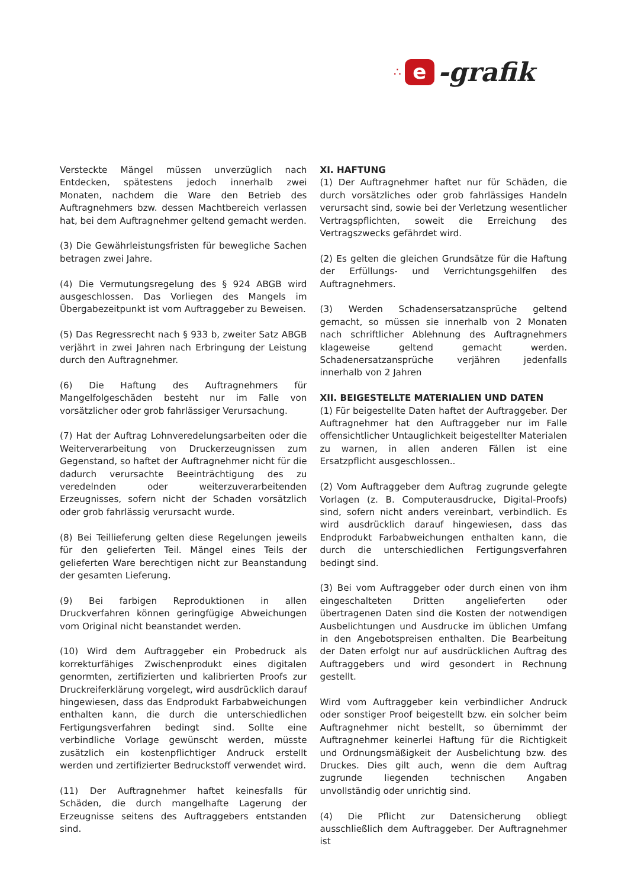∴
e
-grafik
Versteckte Mängel müssen unverzüglich nach Entdecken, spätestens jedoch innerhalb zwei Monaten, nachdem die Ware den Betrieb des Auftragnehmers bzw. dessen Machtbereich verlassen hat, bei dem Auftragnehmer geltend gemacht werden.
(3) Die Gewährleistungsfristen für bewegliche Sachen betragen zwei Jahre.
(4) Die Vermutungsregelung des § 924 ABGB wird ausgeschlossen. Das Vorliegen des Mangels im Übergabezeitpunkt ist vom Auftraggeber zu Beweisen.
(5) Das Regressrecht nach § 933 b, zweiter Satz ABGB verjährt in zwei Jahren nach Erbringung der Leistung durch den Auftragnehmer.
(6) Die Haftung des Auftragnehmers für Mangelfolgeschäden besteht nur im Falle von vorsätzlicher oder grob fahrlässiger Verursachung.
(7) Hat der Auftrag Lohnveredelungsarbeiten oder die Weiterverarbeitung von Druckerzeugnissen zum Gegenstand, so haftet der Auftragnehmer nicht für die dadurch verursachte Beeinträchtigung des zu veredelnden oder weiterzuverarbeitenden Erzeugnisses, sofern nicht der Schaden vorsätzlich oder grob fahrlässig verursacht wurde.
(8) Bei Teillieferung gelten diese Regelungen jeweils für den gelieferten Teil. Mängel eines Teils der gelieferten Ware berechtigen nicht zur Beanstandung der gesamten Lieferung.
(9) Bei farbigen Reproduktionen in allen Druckverfahren können geringfügige Abweichungen vom Original nicht beanstandet werden.
(10) Wird dem Auftraggeber ein Probedruck als korrekturfähiges Zwischenprodukt eines digitalen genormten, zertifizierten und kalibrierten Proofs zur Druckreiferklärung vorgelegt, wird ausdrücklich darauf hingewiesen, dass das Endprodukt Farbabweichungen enthalten kann, die durch die unterschiedlichen Fertigungsverfahren bedingt sind. Sollte eine verbindliche Vorlage gewünscht werden, müsste zusätzlich ein kostenpflichtiger Andruck erstellt werden und zertifizierter Bedruckstoff verwendet wird.
(11) Der Auftragnehmer haftet keinesfalls für Schäden, die durch mangelhafte Lagerung der Erzeugnisse seitens des Auftraggebers entstanden sind.
XI. HAFTUNG
(1) Der Auftragnehmer haftet nur für Schäden, die durch vorsätzliches oder grob fahrlässiges Handeln verursacht sind, sowie bei der Verletzung wesentlicher Vertragspflichten, soweit die Erreichung des Vertragszwecks gefährdet wird.
(2) Es gelten die gleichen Grundsätze für die Haftung der Erfüllungs- und Verrichtungsgehilfen des Auftragnehmers.
(3) Werden Schadensersatzansprüche geltend gemacht, so müssen sie innerhalb von 2 Monaten nach schriftlicher Ablehnung des Auftragnehmers klageweise geltend gemacht werden. Schadenersatzansprüche verjähren jedenfalls innerhalb von 2 Jahren
XII. BEIGESTELLTE MATERIALIEN UND DATEN
(1) Für beigestellte Daten haftet der Auftraggeber. Der Auftragnehmer hat den Auftraggeber nur im Falle offensichtlicher Untauglichkeit beigestellter Materialen zu warnen, in allen anderen Fällen ist eine Ersatzpflicht ausgeschlossen..
(2) Vom Auftraggeber dem Auftrag zugrunde gelegte Vorlagen (z. B. Computerausdrucke, Digital-Proofs) sind, sofern nicht anders vereinbart, verbindlich. Es wird ausdrücklich darauf hingewiesen, dass das Endprodukt Farbabweichungen enthalten kann, die durch die unterschiedlichen Fertigungsverfahren bedingt sind.
(3) Bei vom Auftraggeber oder durch einen von ihm eingeschalteten Dritten angelieferten oder übertragenen Daten sind die Kosten der notwendigen Ausbelichtungen und Ausdrucke im üblichen Umfang in den Angebotspreisen enthalten. Die Bearbeitung der Daten erfolgt nur auf ausdrücklichen Auftrag des Auftraggebers und wird gesondert in Rechnung gestellt.
Wird vom Auftraggeber kein verbindlicher Andruck oder sonstiger Proof beigestellt bzw. ein solcher beim Auftragnehmer nicht bestellt, so übernimmt der Auftragnehmer keinerlei Haftung für die Richtigkeit und Ordnungsmäßigkeit der Ausbelichtung bzw. des Druckes. Dies gilt auch, wenn die dem Auftrag zugrunde liegenden technischen Angaben unvollständig oder unrichtig sind.
(4) Die Pflicht zur Datensicherung obliegt ausschließlich dem Auftraggeber. Der Auftragnehmer ist